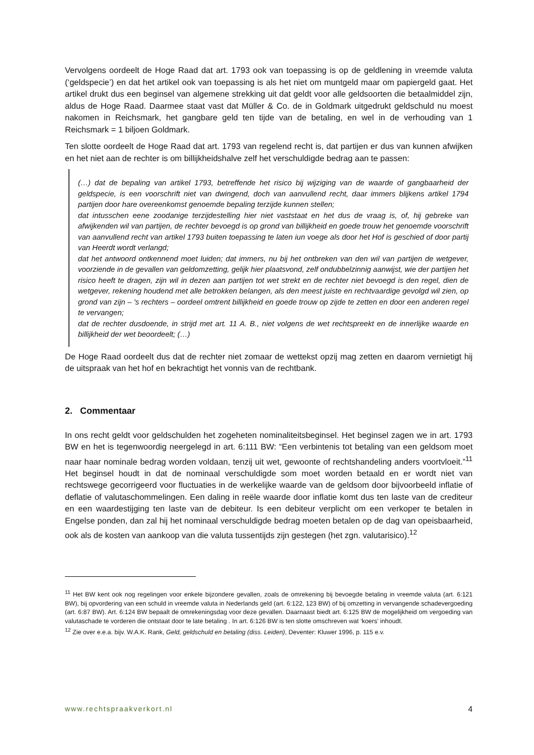Vervolgens oordeelt de Hoge Raad dat art. 1793 ook van toepassing is op de geldlening in vreemde valuta (‘geldspecie’) en dat het artikel ook van toepassing is als het niet om muntgeld maar om papiergeld gaat. Het artikel drukt dus een beginsel van algemene strekking uit dat geldt voor alle geldsoorten die betaalmiddel zijn, aldus de Hoge Raad. Daarmee staat vast dat Müller & Co. de in Goldmark uitgedrukt geldschuld nu moest nakomen in Reichsmark, het gangbare geld ten tijde van de betaling, en wel in de verhouding van 1 Reichsmark = 1 biljoen Goldmark.
Ten slotte oordeelt de Hoge Raad dat art. 1793 van regelend recht is, dat partijen er dus van kunnen afwijken en het niet aan de rechter is om billijkheidshalve zelf het verschuldigde bedrag aan te passen:
(…) dat de bepaling van artikel 1793, betreffende het risico bij wijziging van de waarde of gangbaarheid der geldspecie, is een voorschrift niet van dwingend, doch van aanvullend recht, daar immers blijkens artikel 1794 partijen door hare overeenkomst genoemde bepaling terzijde kunnen stellen;
dat intusschen eene zoodanige terzijdestelling hier niet vaststaat en het dus de vraag is, of, hij gebreke van afwijkenden wil van partijen, de rechter bevoegd is op grond van billijkheid en goede trouw het genoemde voorschrift van aanvullend recht van artikel 1793 buiten toepassing te laten iun voege als door het Hof is geschied of door partij van Heerdt wordt verlangd;
dat het antwoord ontkennend moet luiden; dat immers, nu bij het ontbreken van den wil van partijen de wetgever, voorziende in de gevallen van geldomzetting, gelijk hier plaatsvond, zelf ondubbelzinnig aanwijst, wie der partijen het risico heeft te dragen, zijn wil in dezen aan partijen tot wet strekt en de rechter niet bevoegd is den regel, dien de wetgever, rekening houdend met alle betrokken belangen, als den meest juiste en rechtvaardige gevolgd wil zien, op grond van zijn – 's rechters – oordeel omtrent billijkheid en goede trouw op zijde te zetten en door een anderen regel te vervangen;
dat de rechter dusdoende, in strijd met art. 11 A. B., niet volgens de wet rechtspreekt en de innerlijke waarde en billijkheid der wet beoordeelt; (…)
De Hoge Raad oordeelt dus dat de rechter niet zomaar de wettekst opzij mag zetten en daarom vernietigt hij de uitspraak van het hof en bekrachtigt het vonnis van de rechtbank.
2. Commentaar
In ons recht geldt voor geldschulden het zogeheten nominaliteitsbeginsel. Het beginsel zagen we in art. 1793 BW en het is tegenwoordig neergelegd in art. 6:111 BW: “Een verbintenis tot betaling van een geldsom moet naar haar nominale bedrag worden voldaan, tenzij uit wet, gewoonte of rechtshandeling anders voortvloeit.”<sup>11</sup> Het beginsel houdt in dat de nominaal verschuldigde som moet worden betaald en er wordt niet van rechtswege gecorrigeerd voor fluctuaties in de werkelijke waarde van de geldsom door bijvoorbeeld inflatie of deflatie of valutaschommelingen. Een daling in reële waarde door inflatie komt dus ten laste van de crediteur en een waardestijging ten laste van de debiteur. Is een debiteur verplicht om een verkoper te betalen in Engelse ponden, dan zal hij het nominaal verschuldigde bedrag moeten betalen op de dag van opeisbaarheid, ook als de kosten van aankoop van die valuta tussentijds zijn gestegen (het zgn. valutarisico).<sup>12</sup>
<sup>11</sup> Het BW kent ook nog regelingen voor enkele bijzondere gevallen, zoals de omrekening bij bevoegde betaling in vreemde valuta (art. 6:121 BW), bij opvordering van een schuld in vreemde valuta in Nederlands geld (art. 6:122, 123 BW) of bij omzetting in vervangende schadevergoeding (art. 6:87 BW). Art. 6:124 BW bepaalt de omrekeningsdag voor deze gevallen. Daarnaast biedt art. 6:125 BW de mogelijkheid om vergoeding van valutaschade te vorderen die ontstaat door te late betaling . In art. 6:126 BW is ten slotte omschreven wat ‘koers’ inhoudt.
<sup>12</sup> Zie over e.e.a. bijv. W.A.K. Rank, Geld, geldschuld en betaling (diss. Leiden), Deventer: Kluwer 1996, p. 115 e.v.
www.rechtspraakverkort.nl 4